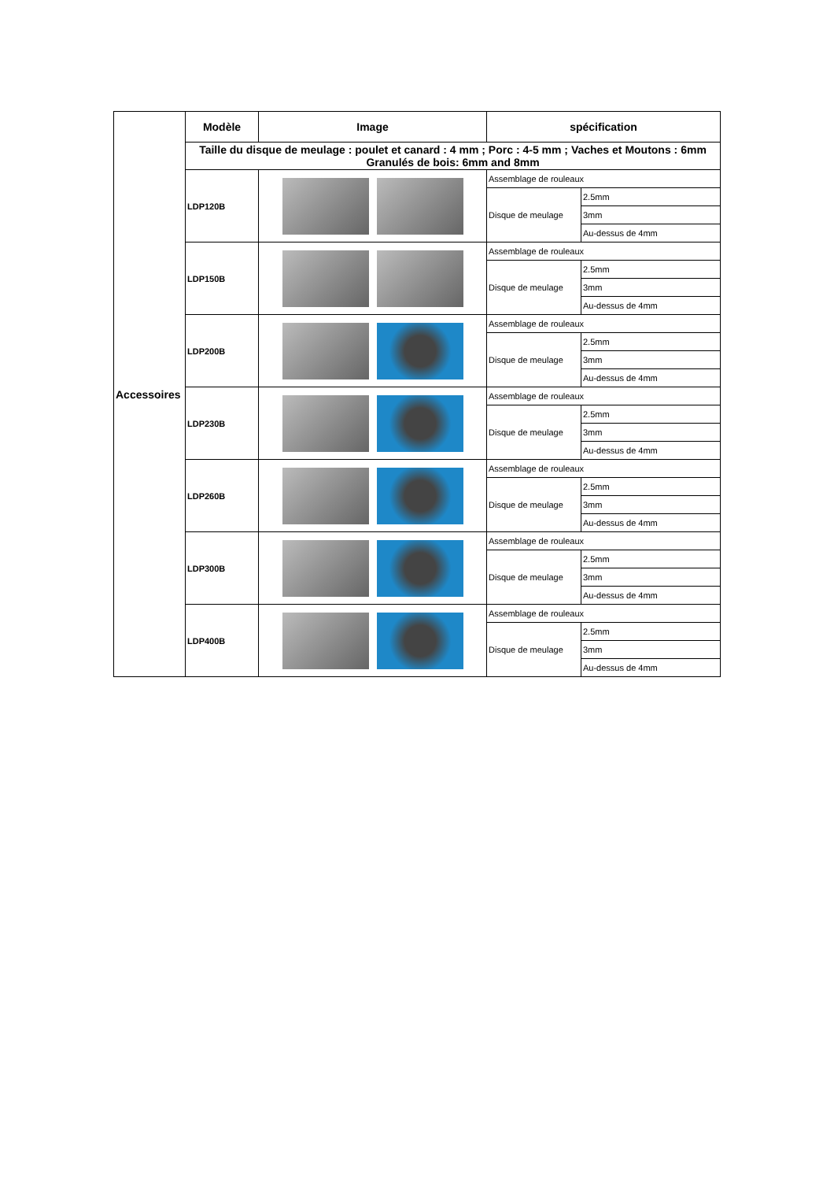| Accessoires | Modèle | Image | spécification | |
| | Taille du disque de meulage : poulet et canard : 4 mm ; Porc : 4-5 mm ; Vaches et Moutons : 6mm Granulés de bois: 6mm and 8mm | | | |
| | LDP120B | | Assemblage de rouleaux | |
| | | | Disque de meulage | 2.5mm |
| | | | | 3mm |
| | | | | Au-dessus de 4mm |
| | LDP150B | | Assemblage de rouleaux | |
| | | | Disque de meulage | 2.5mm |
| | | | | 3mm |
| | | | | Au-dessus de 4mm |
| | LDP200B | | Assemblage de rouleaux | |
| | | | Disque de meulage | 2.5mm |
| | | | | 3mm |
| | | | | Au-dessus de 4mm |
| | LDP230B | | Assemblage de rouleaux | |
| | | | Disque de meulage | 2.5mm |
| | | | | 3mm |
| | | | | Au-dessus de 4mm |
| | LDP260B | | Assemblage de rouleaux | |
| | | | Disque de meulage | 2.5mm |
| | | | | 3mm |
| | | | | Au-dessus de 4mm |
| | LDP300B | | Assemblage de rouleaux | |
| | | | Disque de meulage | 2.5mm |
| | | | | 3mm |
| | | | | Au-dessus de 4mm |
| | LDP400B | | Assemblage de rouleaux | |
| | | | Disque de meulage | 2.5mm |
| | | | | 3mm |
| | | | | Au-dessus de 4mm |